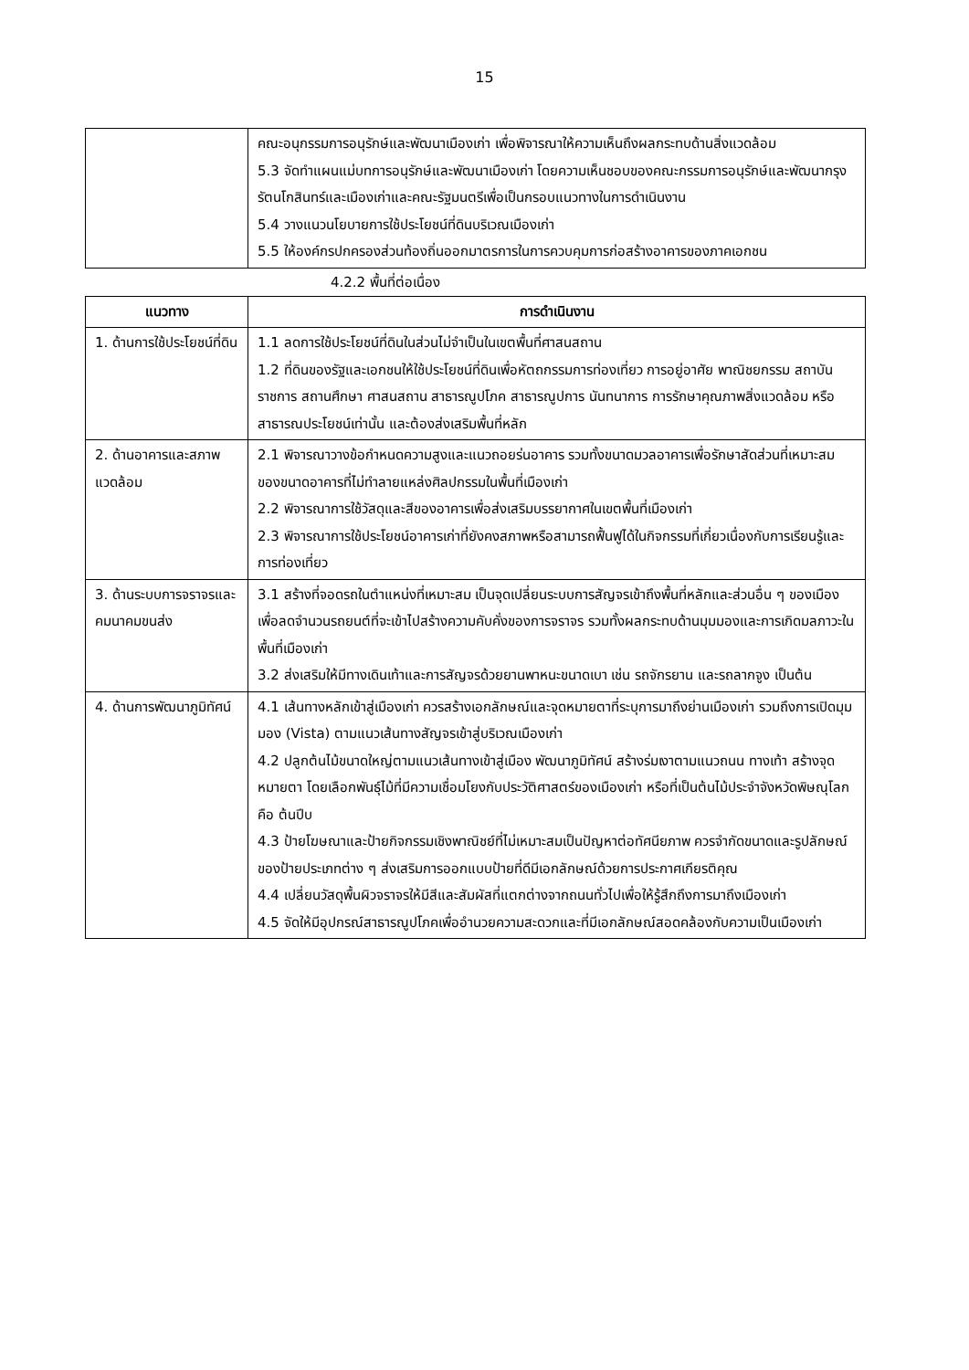15
| | คณะอนุกรรมการอนุรักษ์และพัฒนาเมืองเก่า เพื่อพิจารณาให้ความเห็นถึงผลกระทบด้านสิ่งแวดล้อม 5.3 จัดทำแผนแม่บทการอนุรักษ์และพัฒนาเมืองเก่า โดยความเห็นชอบของคณะกรรมการอนุรักษ์และพัฒนากรุงรัตนโกสินทร์และเมืองเก่าและคณะรัฐมนตรีเพื่อเป็นกรอบแนวทางในการดำเนินงาน 5.4 วางแนวนโยบายการใช้ประโยชน์ที่ดินบริเวณเมืองเก่า 5.5 ให้องค์กรปกครองส่วนท้องถิ่นออกมาตรการในการควบคุมการก่อสร้างอาคารของภาคเอกชน |
4.2.2 พื้นที่ต่อเนื่อง
| แนวทาง | การดำเนินงาน |
| --- | --- |
| 1. ด้านการใช้ประโยชน์ที่ดิน | 1.1 ลดการใช้ประโยชน์ที่ดินในส่วนไม่จำเป็นในเขตพื้นที่ศาสนสถาน 1.2 ที่ดินของรัฐและเอกชนให้ใช้ประโยชน์ที่ดินเพื่อหัตถกรรมการท่องเที่ยว การอยู่อาศัย พาณิชยกรรม สถาบันราชการ สถานศึกษา ศาสนสถาน สาธารณูปโภค สาธารณูปการ นันทนาการ การรักษาคุณภาพสิ่งแวดล้อม หรือสาธารณประโยชน์เท่านั้น และต้องส่งเสริมพื้นที่หลัก |
| 2. ด้านอาคารและสภาพแวดล้อม | 2.1 พิจารณาวางข้อกำหนดความสูงและแนวถอยร่นอาคาร รวมทั้งขนาดมวลอาคารเพื่อรักษาสัดส่วนที่เหมาะสมของขนาดอาคารที่ไม่ทำลายแหล่งศิลปกรรมในพื้นที่เมืองเก่า 2.2 พิจารณาการใช้วัสดุและสีของอาคารเพื่อส่งเสริมบรรยากาศในเขตพื้นที่เมืองเก่า 2.3 พิจารณาการใช้ประโยชน์อาคารเก่าที่ยังคงสภาพหรือสามารถฟื้นฟูได้ในกิจกรรมที่เกี่ยวเนื่องกับการเรียนรู้และการท่องเที่ยว |
| 3. ด้านระบบการจราจรและคมนาคมขนส่ง | 3.1 สร้างที่จอดรถในตำแหน่งที่เหมาะสม เป็นจุดเปลี่ยนระบบการสัญจรเข้าถึงพื้นที่หลักและส่วนอื่น ๆ ของเมือง เพื่อลดจำนวนรถยนต์ที่จะเข้าไปสร้างความคับคั่งของการจราจร รวมทั้งผลกระทบด้านมุมมองและการเกิดมลภาวะในพื้นที่เมืองเก่า 3.2 ส่งเสริมให้มีทางเดินเท้าและการสัญจรด้วยยานพาหนะขนาดเบา เช่น รถจักรยาน และรถลากจูง เป็นต้น |
| 4. ด้านการพัฒนาภูมิทัศน์ | 4.1 เส้นทางหลักเข้าสู่เมืองเก่า ควรสร้างเอกลักษณ์และจุดหมายตาที่ระบุการมาถึงย่านเมืองเก่า รวมถึงการเปิดมุมมอง (Vista) ตามแนวเส้นทางสัญจรเข้าสู่บริเวณเมืองเก่า 4.2 ปลูกต้นไม้ขนาดใหญ่ตามแนวเส้นทางเข้าสู่เมือง พัฒนาภูมิทัศน์ สร้างร่มเงาตามแนวถนน ทางเท้า สร้างจุดหมายตา โดยเลือกพันธุ์ไม้ที่มีความเชื่อมโยงกับประวัติศาสตร์ของเมืองเก่า หรือที่เป็นต้นไม้ประจำจังหวัดพิษณุโลก คือ ต้นปีบ 4.3 ป้ายโฆษณาและป้ายกิจกรรมเชิงพาณิชย์ที่ไม่เหมาะสมเป็นปัญหาต่อทัศนียภาพ ควรจำกัดขนาดและรูปลักษณ์ของป้ายประเภทต่าง ๆ ส่งเสริมการออกแบบป้ายที่ดีมีเอกลักษณ์ด้วยการประกาศเกียรติคุณ 4.4 เปลี่ยนวัสดุพื้นผิวจราจรให้มีสีและสัมผัสที่แตกต่างจากถนนทั่วไปเพื่อให้รู้สึกถึงการมาถึงเมืองเก่า 4.5 จัดให้มีอุปกรณ์สาธารณูปโภคเพื่ออำนวยความสะดวกและที่มีเอกลักษณ์สอดคล้องกับความเป็นเมืองเก่า |